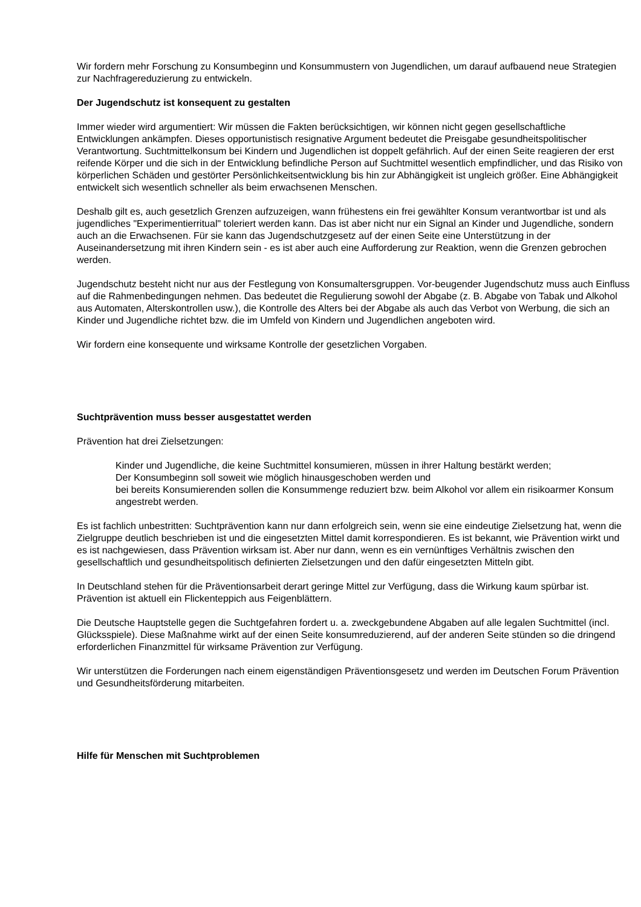Wir fordern mehr Forschung zu Konsumbeginn und Konsummustern von Jugendlichen, um darauf aufbauend neue Strategien zur Nachfragereduzierung zu entwickeln.
Der Jugendschutz ist konsequent zu gestalten
Immer wieder wird argumentiert: Wir müssen die Fakten berücksichtigen, wir können nicht gegen gesellschaftliche Entwicklungen ankämpfen. Dieses opportunistisch resignative Argument bedeutet die Preisgabe gesundheitspolitischer Verantwortung. Suchtmittelkonsum bei Kindern und Jugendlichen ist doppelt gefährlich. Auf der einen Seite reagieren der erst reifende Körper und die sich in der Entwicklung befindliche Person auf Suchtmittel wesentlich empfindlicher, und das Risiko von körperlichen Schäden und gestörter Persönlichkeitsentwicklung bis hin zur Abhängigkeit ist ungleich größer. Eine Abhängigkeit entwickelt sich wesentlich schneller als beim erwachsenen Menschen.
Deshalb gilt es, auch gesetzlich Grenzen aufzuzeigen, wann frühestens ein frei gewählter Konsum verantwortbar ist und als jugendliches "Experimentierritual" toleriert werden kann. Das ist aber nicht nur ein Signal an Kinder und Jugendliche, sondern auch an die Erwachsenen. Für sie kann das Jugendschutzgesetz auf der einen Seite eine Unterstützung in der Auseinandersetzung mit ihren Kindern sein - es ist aber auch eine Aufforderung zur Reaktion, wenn die Grenzen gebrochen werden.
Jugendschutz besteht nicht nur aus der Festlegung von Konsumaltersgruppen. Vor-beugender Jugendschutz muss auch Einfluss auf die Rahmenbedingungen nehmen. Das bedeutet die Regulierung sowohl der Abgabe (z. B. Abgabe von Tabak und Alkohol aus Automaten, Alterskontrollen usw.), die Kontrolle des Alters bei der Abgabe als auch das Verbot von Werbung, die sich an Kinder und Jugendliche richtet bzw. die im Umfeld von Kindern und Jugendlichen angeboten wird.
Wir fordern eine konsequente und wirksame Kontrolle der gesetzlichen Vorgaben.
Suchtprävention muss besser ausgestattet werden
Prävention hat drei Zielsetzungen:
Kinder und Jugendliche, die keine Suchtmittel konsumieren, müssen in ihrer Haltung bestärkt werden;
Der Konsumbeginn soll soweit wie möglich hinausgeschoben werden und
bei bereits Konsumierenden sollen die Konsummenge reduziert bzw. beim Alkohol vor allem ein risikoarmer Konsum angestrebt werden.
Es ist fachlich unbestritten: Suchtprävention kann nur dann erfolgreich sein, wenn sie eine eindeutige Zielsetzung hat, wenn die Zielgruppe deutlich beschrieben ist und die eingesetzten Mittel damit korrespondieren. Es ist bekannt, wie Prävention wirkt und es ist nachgewiesen, dass Prävention wirksam ist. Aber nur dann, wenn es ein vernünftiges Verhältnis zwischen den gesellschaftlich und gesundheitspolitisch definierten Zielsetzungen und den dafür eingesetzten Mitteln gibt.
In Deutschland stehen für die Präventionsarbeit derart geringe Mittel zur Verfügung, dass die Wirkung kaum spürbar ist. Prävention ist aktuell ein Flickenteppich aus Feigenblättern.
Die Deutsche Hauptstelle gegen die Suchtgefahren fordert u. a. zweckgebundene Abgaben auf alle legalen Suchtmittel (incl. Glücksspiele). Diese Maßnahme wirkt auf der einen Seite konsumreduzierend, auf der anderen Seite stünden so die dringend erforderlichen Finanzmittel für wirksame Prävention zur Verfügung.
Wir unterstützen die Forderungen nach einem eigenständigen Präventionsgesetz und werden im Deutschen Forum Prävention und Gesundheitsförderung mitarbeiten.
Hilfe für Menschen mit Suchtproblemen